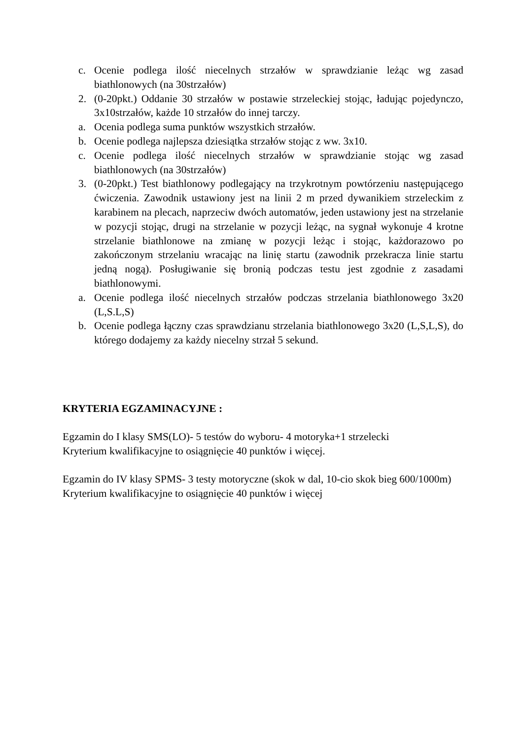c. Ocenie podlega ilość niecelnych strzałów w sprawdzianie leżąc wg zasad biathlonowych (na 30strzałów)
2. (0-20pkt.) Oddanie 30 strzałów w postawie strzeleckiej stojąc, ładując pojedynczo, 3x10strzałów, każde 10 strzałów do innej tarczy.
a. Ocenia podlega suma punktów wszystkich strzałów.
b. Ocenie podlega najlepsza dziesiątka strzałów stojąc z ww. 3x10.
c. Ocenie podlega ilość niecelnych strzałów w sprawdzianie stojąc wg zasad biathlonowych (na 30strzałów)
3. (0-20pkt.) Test biathlonowy podlegający na trzykrotnym powtórzeniu następującego ćwiczenia. Zawodnik ustawiony jest na linii 2 m przed dywanikiem strzeleckim z karabinem na plecach, naprzeciw dwóch automatów, jeden ustawiony jest na strzelanie w pozycji stojąc, drugi na strzelanie w pozycji leżąc, na sygnał wykonuje 4 krotne strzelanie biathlonowe na zmianę w pozycji leżąc i stojąc, każdorazowo po zakończonym strzelaniu wracając na linię startu (zawodnik przekracza linie startu jedną nogą). Posługiwanie się bronią podczas testu jest zgodnie z zasadami biathlonowymi.
a. Ocenie podlega ilość niecelnych strzałów podczas strzelania biathlonowego 3x20 (L,S.L,S)
b. Ocenie podlega łączny czas sprawdzianu strzelania biathlonowego 3x20 (L,S,L,S), do którego dodajemy za każdy niecelny strzał 5 sekund.
KRYTERIA EGZAMINACYJNE :
Egzamin do I klasy SMS(LO)- 5 testów do wyboru- 4 motoryka+1 strzelecki
Kryterium kwalifikacyjne to osiągnięcie 40 punktów i więcej.
Egzamin do IV klasy SPMS- 3 testy motoryczne (skok w dal, 10-cio skok bieg 600/1000m)
Kryterium kwalifikacyjne to osiągnięcie 40 punktów i więcej